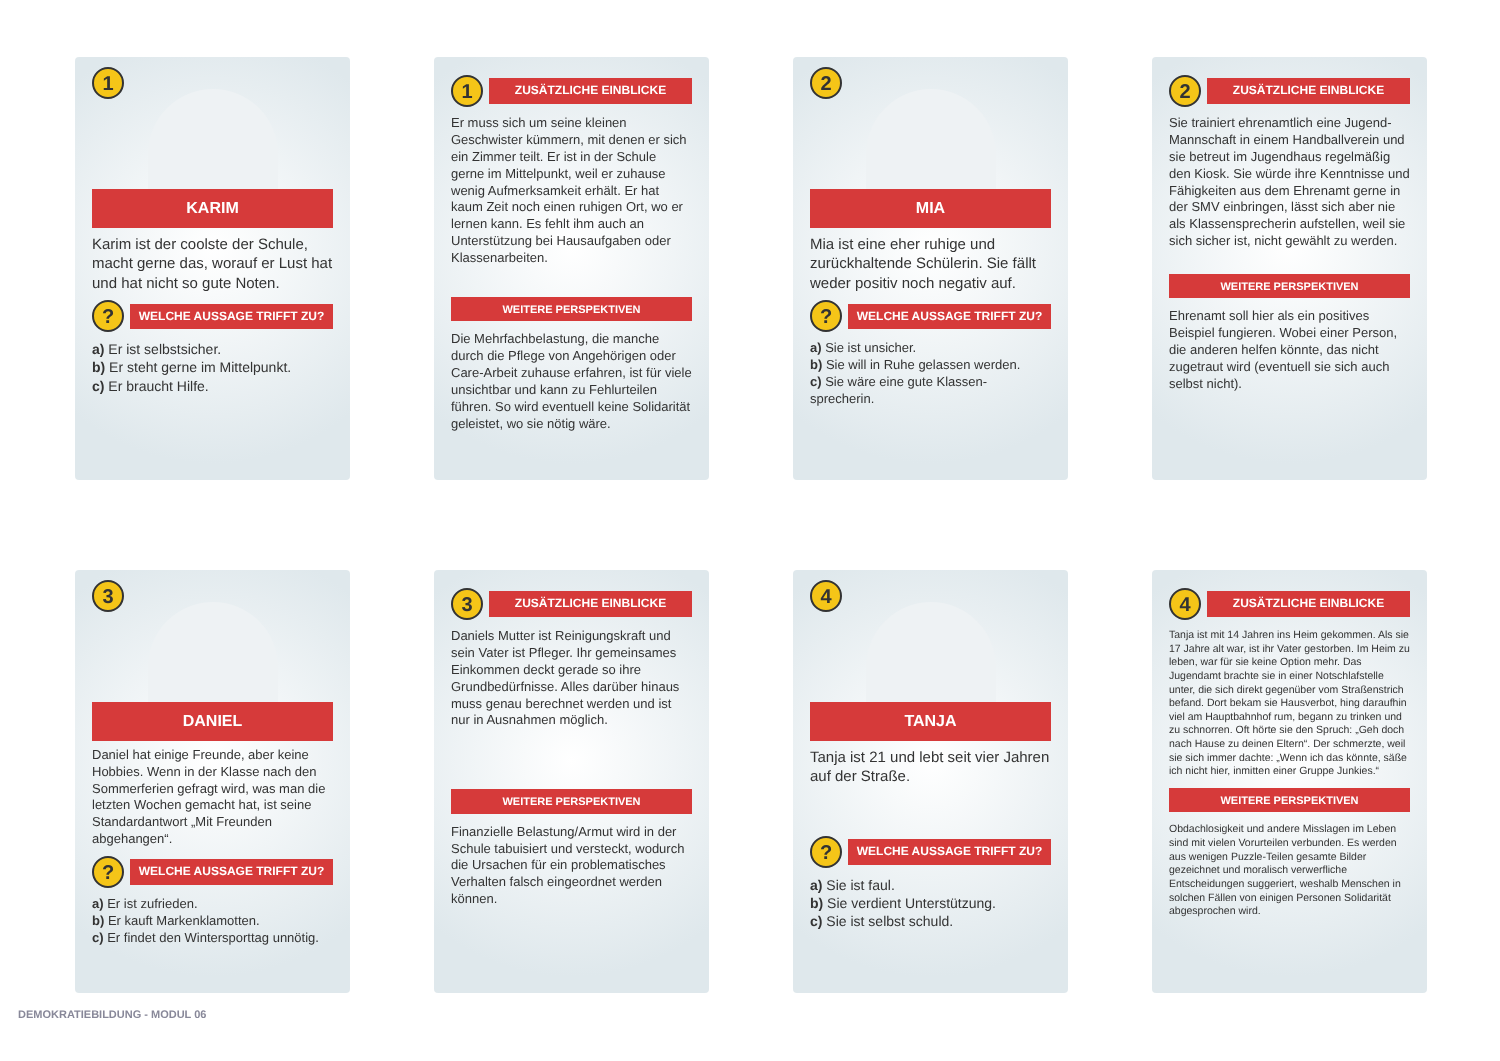1
KARIM
Karim ist der coolste der Schule, macht gerne das, worauf er Lust hat und hat nicht so gute Noten.
?
WELCHE AUSSAGE TRIFFT ZU?
a) Er ist selbstsicher.
b) Er steht gerne im Mittelpunkt.
c) Er braucht Hilfe.
1
ZUSÄTZLICHE EINBLICKE
Er muss sich um seine kleinen Geschwister kümmern, mit denen er sich ein Zimmer teilt. Er ist in der Schule gerne im Mittelpunkt, weil er zuhause wenig Aufmerksamkeit erhält. Er hat kaum Zeit noch einen ruhigen Ort, wo er lernen kann. Es fehlt ihm auch an Unterstützung bei Hausaufgaben oder Klassenarbeiten.
WEITERE PERSPEKTIVEN
Die Mehrfachbelastung, die manche durch die Pflege von Angehörigen oder Care-Arbeit zuhause erfahren, ist für viele unsichtbar und kann zu Fehlurteilen führen. So wird eventuell keine Solidarität geleistet, wo sie nötig wäre.
2
MIA
Mia ist eine eher ruhige und zurückhaltende Schülerin. Sie fällt weder positiv noch negativ auf.
?
WELCHE AUSSAGE TRIFFT ZU?
a) Sie ist unsicher.
b) Sie will in Ruhe gelassen werden.
c) Sie wäre eine gute Klassen-sprecherin.
2
ZUSÄTZLICHE EINBLICKE
Sie trainiert ehrenamtlich eine Jugend-Mannschaft in einem Handballverein und sie betreut im Jugendhaus regelmäßig den Kiosk. Sie würde ihre Kenntnisse und Fähigkeiten aus dem Ehrenamt gerne in der SMV einbringen, lässt sich aber nie als Klassensprecherin aufstellen, weil sie sich sicher ist, nicht gewählt zu werden.
WEITERE PERSPEKTIVEN
Ehrenamt soll hier als ein positives Beispiel fungieren. Wobei einer Person, die anderen helfen könnte, das nicht zugetraut wird (eventuell sie sich auch selbst nicht).
3
DANIEL
Daniel hat einige Freunde, aber keine Hobbies. Wenn in der Klasse nach den Sommerferien gefragt wird, was man die letzten Wochen gemacht hat, ist seine Standardantwort „Mit Freunden abgehangen“.
?
WELCHE AUSSAGE TRIFFT ZU?
a) Er ist zufrieden.
b) Er kauft Markenklamotten.
c) Er findet den Wintersporttag unnötig.
3
ZUSÄTZLICHE EINBLICKE
Daniels Mutter ist Reinigungskraft und sein Vater ist Pfleger. Ihr gemeinsames Einkommen deckt gerade so ihre Grundbedürfnisse. Alles darüber hinaus muss genau berechnet werden und ist nur in Ausnahmen möglich.
WEITERE PERSPEKTIVEN
Finanzielle Belastung/Armut wird in der Schule tabuisiert und versteckt, wodurch die Ursachen für ein problematisches Verhalten falsch eingeordnet werden können.
4
TANJA
Tanja ist 21 und lebt seit vier Jahren auf der Straße.
?
WELCHE AUSSAGE TRIFFT ZU?
a) Sie ist faul.
b) Sie verdient Unterstützung.
c) Sie ist selbst schuld.
4
ZUSÄTZLICHE EINBLICKE
Tanja ist mit 14 Jahren ins Heim gekommen. Als sie 17 Jahre alt war, ist ihr Vater gestorben. Im Heim zu leben, war für sie keine Option mehr. Das Jugendamt brachte sie in einer Notschlafstelle unter, die sich direkt gegenüber vom Straßenstrich befand. Dort bekam sie Hausverbot, hing daraufhin viel am Hauptbahnhof rum, begann zu trinken und zu schnorren. Oft hörte sie den Spruch: „Geh doch nach Hause zu deinen Eltern“. Der schmerzte, weil sie sich immer dachte: „Wenn ich das könnte, säße ich nicht hier, inmitten einer Gruppe Junkies.“
WEITERE PERSPEKTIVEN
Obdachlosigkeit und andere Misslagen im Leben sind mit vielen Vorurteilen verbunden. Es werden aus wenigen Puzzle-Teilen gesamte Bilder gezeichnet und moralisch verwerfliche Entscheidungen suggeriert, weshalb Menschen in solchen Fällen von einigen Personen Solidarität abgesprochen wird.
DEMOKRATIEBILDUNG - MODUL 06